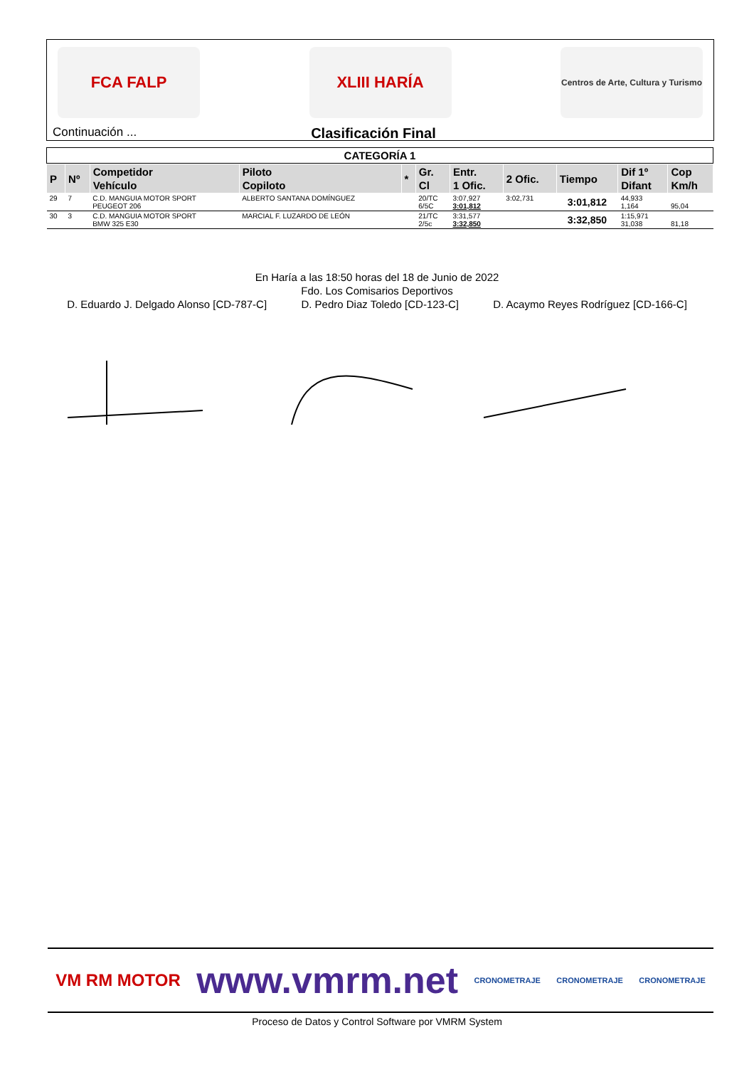FCA FALP XLIII HARÍA
Centros de Arte, Cultura y Turismo
Continuación ... Clasificación Final
CATEGORÍA 1
| P | Nº | Competidor Vehículo | Piloto Copiloto | * | Gr. Cl | Entr. 1 Ofic. | 2 Ofic. | Tiempo | Dif 1º Difant | Cop Km/h |
| --- | --- | --- | --- | --- | --- | --- | --- | --- | --- | --- |
| 29 | 7 | C.D. MANGUIA MOTOR SPORT PEUGEOT 206 | ALBERTO SANTANA DOMÍNGUEZ | | 20/TC 6/5C | 3:07,927 3:01,812 | 3:02,731 | 3:01,812 | 44,933 1,164 | 95,04 |
| 30 | 3 | C.D. MANGUIA MOTOR SPORT BMW 325 E30 | MARCIAL F. LUZARDO DE LEÓN | | 21/TC 2/5c | 3:31,577 3:32,850 | | 3:32,850 | 1:15,971 31,038 | 81,18 |
En Haría a las 18:50 horas del 18 de Junio de 2022
Fdo. Los Comisarios Deportivos
D. Eduardo J. Delgado Alonso [CD-787-C] D. Pedro Diaz Toledo [CD-123-C] D. Acaymo Reyes Rodríguez [CD-166-C]
VM RM MOTOR www.vmrm.net CRONOMETRAJE CRONOMETRAJE CRONOMETRAJE
Proceso de Datos y Control Software por VMRM System